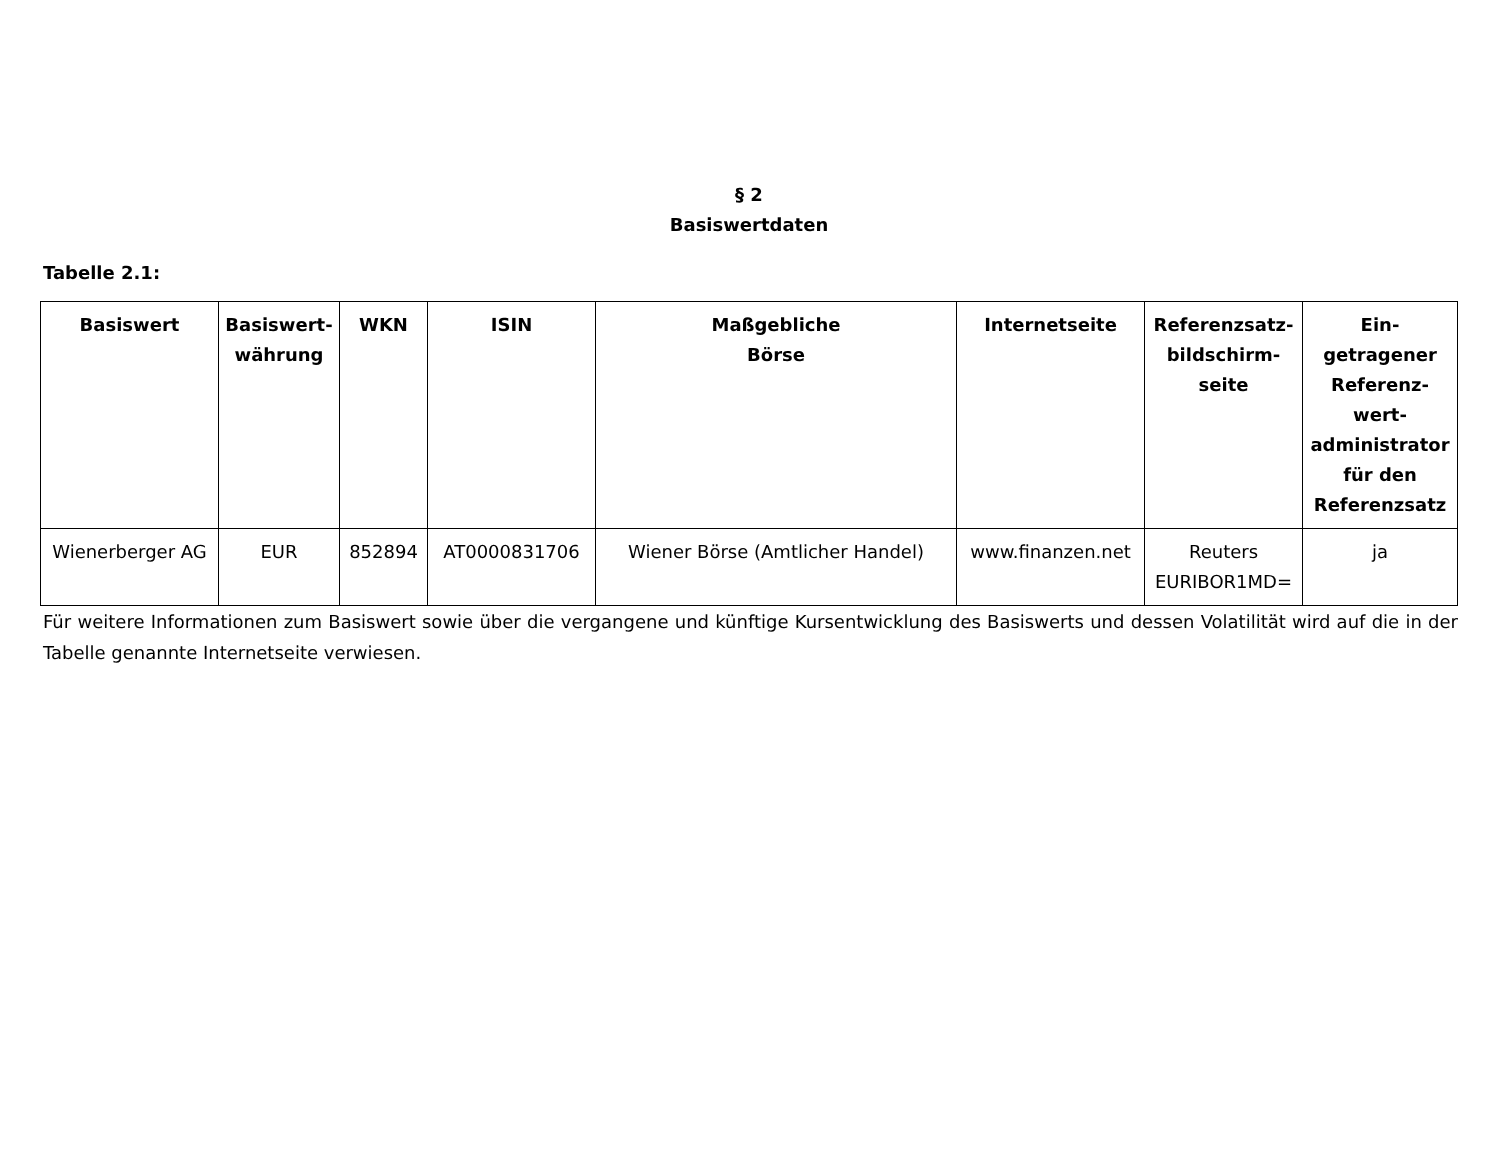§ 2
Basiswertdaten
Tabelle 2.1:
| Basiswert | Basiswert- währung | WKN | ISIN | Maßgebliche Börse | Internetseite | Referenzsatz- bildschirm- seite | Ein- getragener Referenz- wert- administrator für den Referenzsatz |
| --- | --- | --- | --- | --- | --- | --- | --- |
| Wienerberger AG | EUR | 852894 | AT0000831706 | Wiener Börse (Amtlicher Handel) | www.finanzen.net | Reuters EURIBOR1MD= | ja |
Für weitere Informationen zum Basiswert sowie über die vergangene und künftige Kursentwicklung des Basiswerts und dessen Volatilität wird auf die in der Tabelle genannte Internetseite verwiesen.